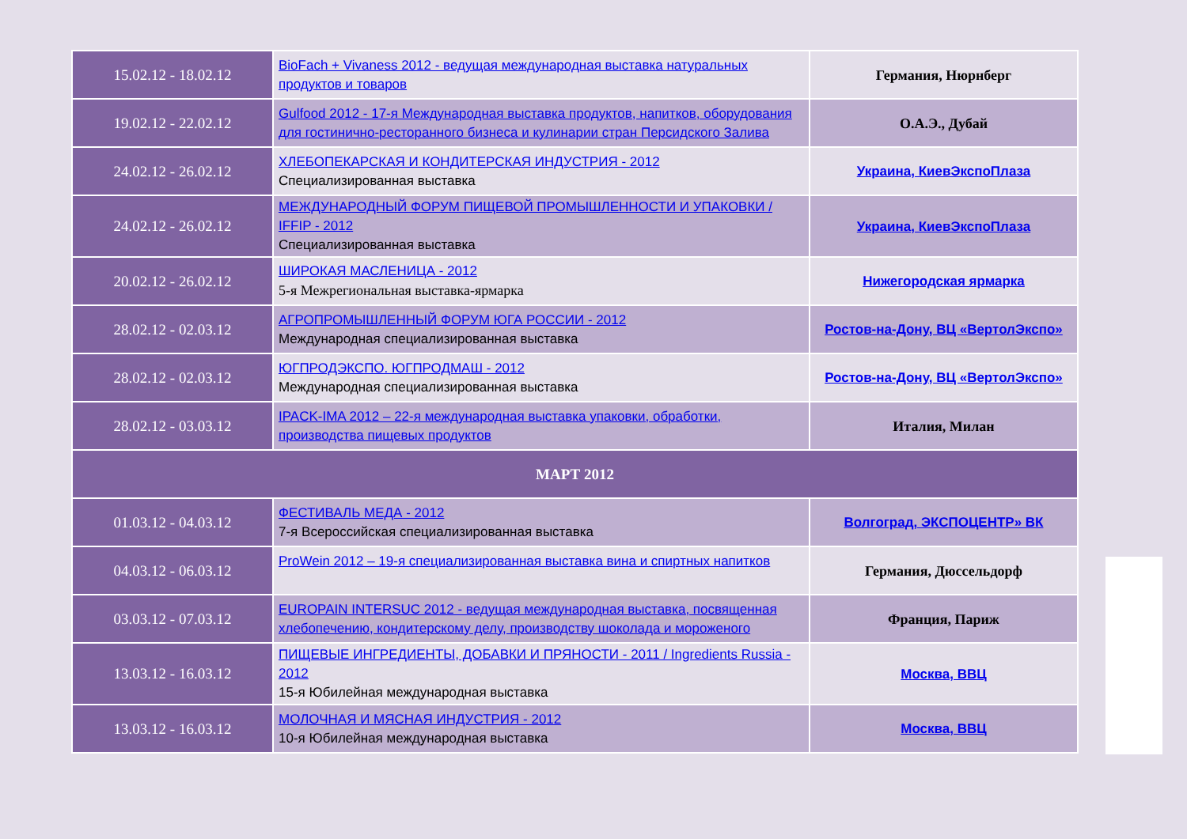| 15.02.12 - 18.02.12 | BioFach + Vivaness 2012 - ведущая международная выставка натуральных продуктов и товаров | Германия, Нюрнберг |
| 19.02.12 - 22.02.12 | Gulfood 2012 - 17-я Международная выставка продуктов, напитков, оборудования для гостинично-ресторанного бизнеса и кулинарии стран Персидского Залива | О.А.Э., Дубай |
| 24.02.12 - 26.02.12 | ХЛЕБОПЕКАРСКАЯ И КОНДИТЕРСКАЯ ИНДУСТРИЯ - 2012 Специализированная выставка | Украина, КиевЭкспоПлаза |
| 24.02.12 - 26.02.12 | МЕЖДУНАРОДНЫЙ ФОРУМ ПИЩЕВОЙ ПРОМЫШЛЕННОСТИ И УПАКОВКИ / IFFIP - 2012 Специализированная выставка | Украина, КиевЭкспоПлаза |
| 20.02.12 - 26.02.12 | ШИРОКАЯ МАСЛЕНИЦА - 2012 5-я Межрегиональная выставка-ярмарка | Нижегородская ярмарка |
| 28.02.12 - 02.03.12 | АГРОПРОМЫШЛЕННЫЙ ФОРУМ ЮГА РОССИИ - 2012 Международная специализированная выставка | Ростов-на-Дону, ВЦ «ВертолЭкспо» |
| 28.02.12 - 02.03.12 | ЮГПРОДЭКСПО. ЮГПРОДМАШ - 2012 Международная специализированная выставка | Ростов-на-Дону, ВЦ «ВертолЭкспо» |
| 28.02.12 - 03.03.12 | IPACK-IMA 2012 – 22-я международная выставка упаковки, обработки, производства пищевых продуктов | Италия, Милан |
| МАРТ 2012 | | |
| 01.03.12 - 04.03.12 | ФЕСТИВАЛЬ МЕДА - 2012 7-я Всероссийская специализированная выставка | Волгоград, ЭКСПОЦЕНТР» ВК |
| 04.03.12 - 06.03.12 | ProWein 2012 – 19-я специализированная выставка вина и спиртных напитков | Германия, Дюссельдорф |
| 03.03.12 - 07.03.12 | EUROPAIN INTERSUC 2012 - ведущая международная выставка, посвященная хлебопечению, кондитерскому делу, производству шоколада и мороженого | Франция, Париж |
| 13.03.12 - 16.03.12 | ПИЩЕВЫЕ ИНГРЕДИЕНТЫ, ДОБАВКИ И ПРЯНОСТИ - 2011 / Ingredients Russia - 2012 15-я Юбилейная международная выставка | Москва, ВВЦ |
| 13.03.12 - 16.03.12 | МОЛОЧНАЯ И МЯСНАЯ ИНДУСТРИЯ - 2012 10-я Юбилейная международная выставка | Москва, ВВЦ |